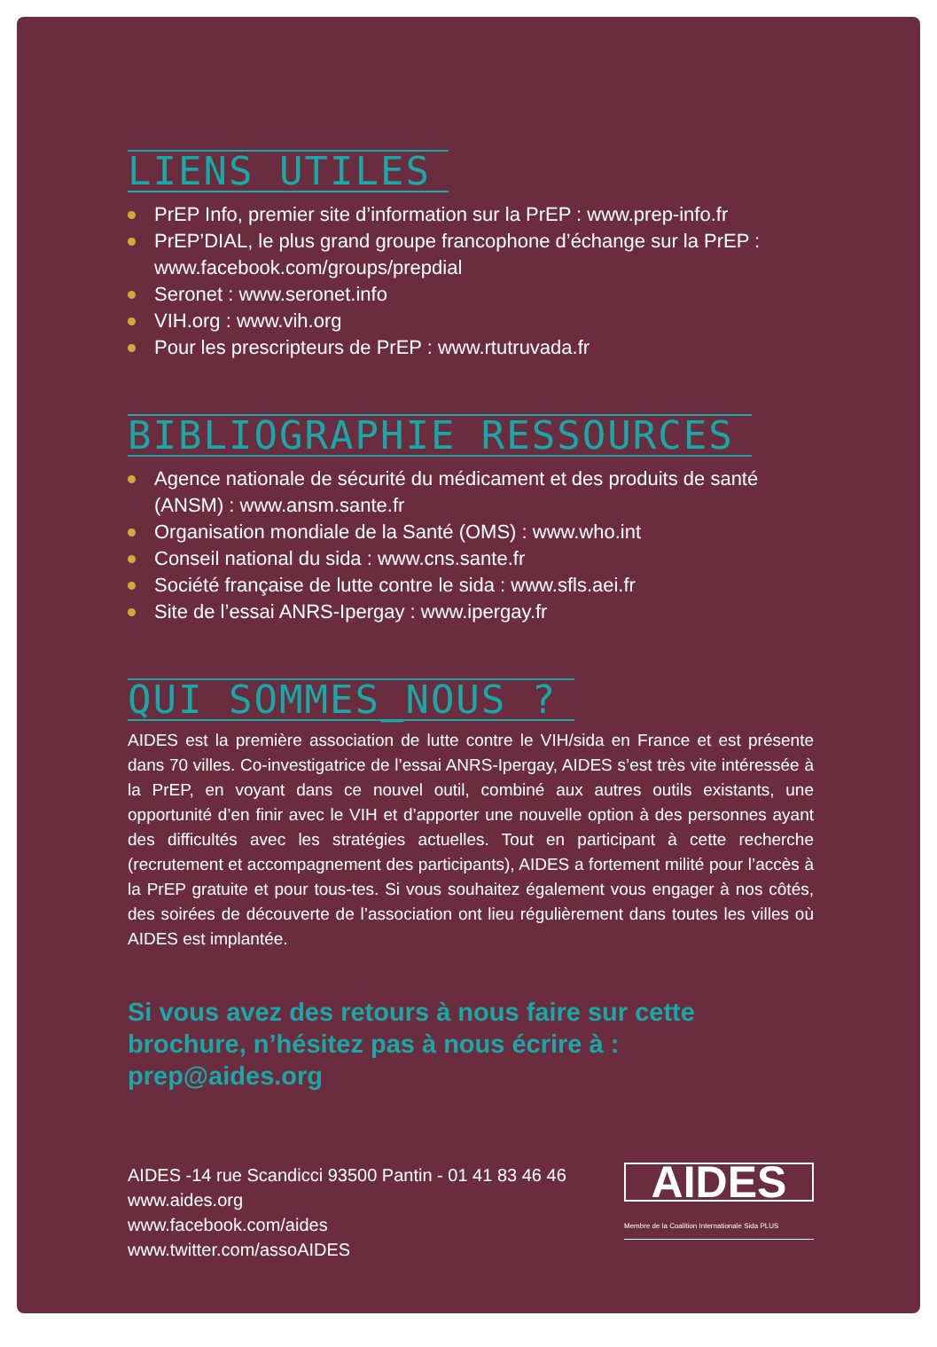LIENS UTILES
PrEP Info, premier site d’information sur la PrEP : www.prep-info.fr
PrEP’DIAL, le plus grand groupe francophone d’échange sur la PrEP : www.facebook.com/groups/prepdial
Seronet : www.seronet.info
VIH.org : www.vih.org
Pour les prescripteurs de PrEP : www.rtutruvada.fr
BIBLIOGRAPHIE RESSOURCES
Agence nationale de sécurité du médicament et des produits de santé (ANSM) : www.ansm.sante.fr
Organisation mondiale de la Santé (OMS) : www.who.int
Conseil national du sida : www.cns.sante.fr
Société française de lutte contre le sida : www.sfls.aei.fr
Site de l’essai ANRS-Ipergay : www.ipergay.fr
QUI SOMMES_NOUS ?
AIDES est la première association de lutte contre le VIH/sida en France et est présente dans 70 villes. Co-investigatrice de l’essai ANRS-Ipergay, AIDES s’est très vite intéressée à la PrEP, en voyant dans ce nouvel outil, combiné aux autres outils existants, une opportunité d’en finir avec le VIH et d’apporter une nouvelle option à des personnes ayant des difficultés avec les stratégies actuelles. Tout en participant à cette recherche (recrutement et accompagnement des participants), AIDES a fortement milité pour l’accès à la PrEP gratuite et pour tous-tes. Si vous souhaitez également vous engager à nos côtés, des soirées de découverte de l’association ont lieu régulièrement dans toutes les villes où AIDES est implantée.
Si vous avez des retours à nous faire sur cette brochure, n’hésitez pas à nous écrire à : prep@aides.org
AIDES -14 rue Scandicci 93500 Pantin - 01 41 83 46 46
www.aides.org
www.facebook.com/aides
www.twitter.com/assoAIDES
AIDES
Membre de la Coalition Internationale Sida PLUS